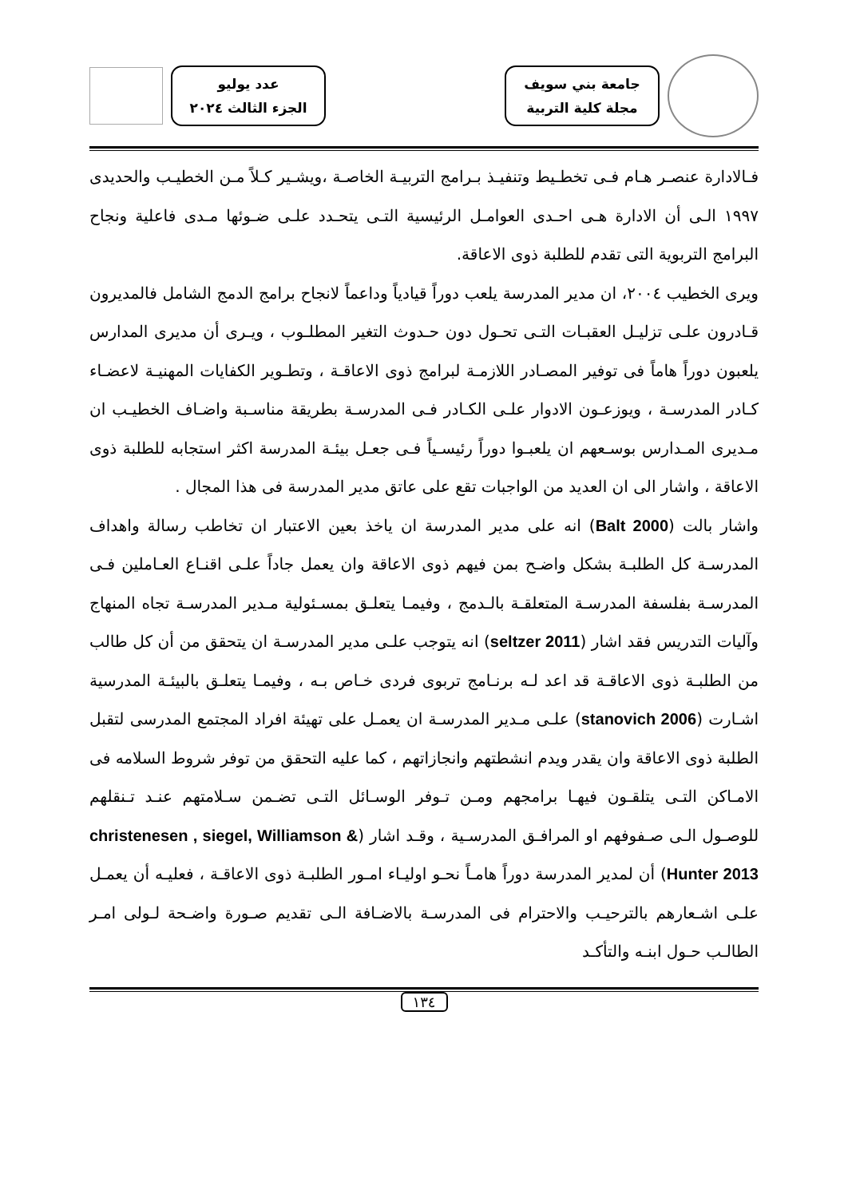جامعة بني سويف
مجلة كلية التربية
عدد يوليو
الجزء الثالث ٢٠٢٤
فـالادارة عنصـر هـام فـى تخطـيط وتنفيـذ بـرامج التربيـة الخاصـة ،ويشـير كـلاً مـن الخطيـب والحديدى ١٩٩٧ الـى أن الادارة هـى احـدى العوامـل الرئيسية التـى يتحـدد علـى ضـوئها مـدى فاعلية ونجاح البرامج التربوية التى تقدم للطلبة ذوى الاعاقة.
ويرى الخطيب ٢٠٠٤، ان مدير المدرسة يلعب دوراً قيادياً وداعماً لانجاح برامج الدمج الشامل فالمديرون قـادرون علـى تزليـل العقبـات التـى تحـول دون حـدوث التغير المطلـوب ، ويـرى أن مديرى المدارس يلعبون دوراً هاماً فى توفير المصـادر اللازمـة لبرامج ذوى الاعاقـة ، وتطـوير الكفايات المهنيـة لاعضـاء كـادر المدرسـة ، ويوزعـون الادوار علـى الكـادر فـى المدرسـة بطريقة مناسـبة واضـاف الخطيـب ان مـديرى المـدارس بوسـعهم ان يلعبـوا دوراً رئيسـياً فـى جعـل بيئـة المدرسة اكثر استجابه للطلبة ذوى الاعاقة ، واشار الى ان العديد من الواجبات تقع على عاتق مدير المدرسة فى هذا المجال .
واشار بالت (Balt 2000) انه على مدير المدرسة ان ياخذ بعين الاعتبار ان تخاطب رسالة واهداف المدرسـة كل الطلبـة بشكل واضـح بمن فيهم ذوى الاعاقة وان يعمل جاداً علـى اقنـاع العـاملين فـى المدرسـة بفلسفة المدرسـة المتعلقـة بالـدمج ، وفيمـا يتعلـق بمسـئولية مـدير المدرسـة تجاه المنهاج وآليات التدريس فقد اشار (seltzer 2011) انه يتوجب علـى مدير المدرسـة ان يتحقق من أن كل طالب من الطلبـة ذوى الاعاقـة قد اعد لـه برنـامج تربوى فردى خـاص بـه ، وفيمـا يتعلـق بالبيئـة المدرسية اشـارت (stanovich 2006) علـى مـدير المدرسـة ان يعمـل على تهيئة افراد المجتمع المدرسى لتقبل الطلبة ذوى الاعاقة وان يقدر ويدم انشطتهم وانجازاتهم ، كما عليه التحقق من توفر شروط السلامه فى الامـاكن التـى يتلقـون فيهـا برامجهم ومـن تـوفر الوسـائل التـى تضـمن سـلامتهم عنـد تـنقلهم للوصـول الـى صـفوفهم او المرافـق المدرسـية ، وقـد اشار (christenesen , siegel, Williamson & Hunter 2013) أن لمدير المدرسة دوراً هامـاً نحـو اوليـاء امـور الطلبـة ذوى الاعاقـة ، فعليـه أن يعمـل علـى اشـعارهم بالترحيـب والاحترام فى المدرسـة بالاضـافة الـى تقديم صـورة واضـحة لـولى امـر الطالـب حـول ابنـه والتأكـد
١٣٤